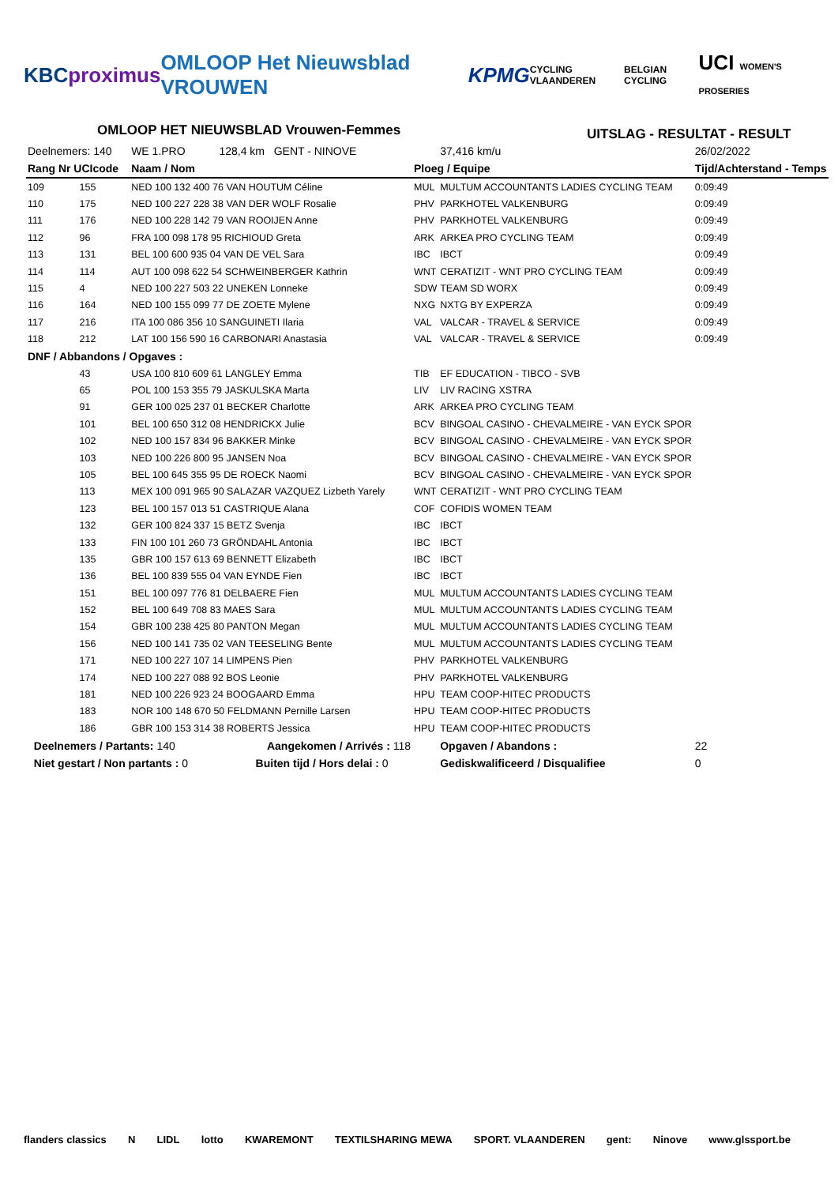KBC proximus OMLOOP Het Nieuwsblad VROUWEN KPMG CYCLING VLAANDEREN BELGIAN CYCLING UCI WOMEN'S PROSERIES
OMLOOP HET NIEUWSBLAD Vrouwen-Femmes
UITSLAG - RESULTAT - RESULT
| Deelnemers: 140 | | WE 1.PRO 128,4 km GENT - NINOVE | | 37,416 km/u | 26/02/2022 |
| Rang Nr UCIcode | | Naam / Nom | Ploeg / Equipe | | Tijd/Achterstand - Temps |
| 109 | 155 | NED 100 132 400 76 VAN HOUTUM Céline | MUL | MULTUM ACCOUNTANTS LADIES CYCLING TEAM | 0:09:49 |
| 110 | 175 | NED 100 227 228 38 VAN DER WOLF Rosalie | PHV | PARKHOTEL VALKENBURG | 0:09:49 |
| 111 | 176 | NED 100 228 142 79 VAN ROOIJEN Anne | PHV | PARKHOTEL VALKENBURG | 0:09:49 |
| 112 | 96 | FRA 100 098 178 95 RICHIOUD Greta | ARK | ARKEA PRO CYCLING TEAM | 0:09:49 |
| 113 | 131 | BEL 100 600 935 04 VAN DE VEL Sara | IBC | IBCT | 0:09:49 |
| 114 | 114 | AUT 100 098 622 54 SCHWEINBERGER Kathrin | WNT | CERATIZIT - WNT PRO CYCLING TEAM | 0:09:49 |
| 115 | 4 | NED 100 227 503 22 UNEKEN Lonneke | SDW | TEAM SD WORX | 0:09:49 |
| 116 | 164 | NED 100 155 099 77 DE ZOETE Mylene | NXG | NXTG BY EXPERZA | 0:09:49 |
| 117 | 216 | ITA 100 086 356 10 SANGUINETI Ilaria | VAL | VALCAR - TRAVEL & SERVICE | 0:09:49 |
| 118 | 212 | LAT 100 156 590 16 CARBONARI Anastasia | VAL | VALCAR - TRAVEL & SERVICE | 0:09:49 |
| DNF / Abbandons / Opgaves : | | | | | |
| | 43 | USA 100 810 609 61 LANGLEY Emma | TIB | EF EDUCATION - TIBCO - SVB | |
| | 65 | POL 100 153 355 79 JASKULSKA Marta | LIV | LIV RACING XSTRA | |
| | 91 | GER 100 025 237 01 BECKER Charlotte | ARK | ARKEA PRO CYCLING TEAM | |
| | 101 | BEL 100 650 312 08 HENDRICKX Julie | BCV | BINGOAL CASINO - CHEVALMEIRE - VAN EYCK SPOR | |
| | 102 | NED 100 157 834 96 BAKKER Minke | BCV | BINGOAL CASINO - CHEVALMEIRE - VAN EYCK SPOR | |
| | 103 | NED 100 226 800 95 JANSEN Noa | BCV | BINGOAL CASINO - CHEVALMEIRE - VAN EYCK SPOR | |
| | 105 | BEL 100 645 355 95 DE ROECK Naomi | BCV | BINGOAL CASINO - CHEVALMEIRE - VAN EYCK SPOR | |
| | 113 | MEX 100 091 965 90 SALAZAR VAZQUEZ Lizbeth Yarely | WNT | CERATIZIT - WNT PRO CYCLING TEAM | |
| | 123 | BEL 100 157 013 51 CASTRIQUE Alana | COF | COFIDIS WOMEN TEAM | |
| | 132 | GER 100 824 337 15 BETZ Svenja | IBC | IBCT | |
| | 133 | FIN 100 101 260 73 GRÖNDAHL Antonia | IBC | IBCT | |
| | 135 | GBR 100 157 613 69 BENNETT Elizabeth | IBC | IBCT | |
| | 136 | BEL 100 839 555 04 VAN EYNDE Fien | IBC | IBCT | |
| | 151 | BEL 100 097 776 81 DELBAERE Fien | MUL | MULTUM ACCOUNTANTS LADIES CYCLING TEAM | |
| | 152 | BEL 100 649 708 83 MAES Sara | MUL | MULTUM ACCOUNTANTS LADIES CYCLING TEAM | |
| | 154 | GBR 100 238 425 80 PANTON Megan | MUL | MULTUM ACCOUNTANTS LADIES CYCLING TEAM | |
| | 156 | NED 100 141 735 02 VAN TEESELING Bente | MUL | MULTUM ACCOUNTANTS LADIES CYCLING TEAM | |
| | 171 | NED 100 227 107 14 LIMPENS Pien | PHV | PARKHOTEL VALKENBURG | |
| | 174 | NED 100 227 088 92 BOS Leonie | PHV | PARKHOTEL VALKENBURG | |
| | 181 | NED 100 226 923 24 BOOGAARD Emma | HPU | TEAM COOP-HITEC PRODUCTS | |
| | 183 | NOR 100 148 670 50 FELDMANN Pernille Larsen | HPU | TEAM COOP-HITEC PRODUCTS | |
| | 186 | GBR 100 153 314 38 ROBERTS Jessica | HPU | TEAM COOP-HITEC PRODUCTS | |
| Deelnemers / Partants: 140 Aangekomen / Arrivés : 118 | | | | Opgaven / Abandons : | 22 |
| Niet gestart / Non partants : 0 Buiten tijd / Hors delai : 0 | | | | Gediskwalificeerd / Disqualifiee | 0 |
flanders classics N LIDL lotto KWAREMONT TEXTILSHARING MEWA SPORT. VLAANDEREN gent: Ninove www.glssport.be